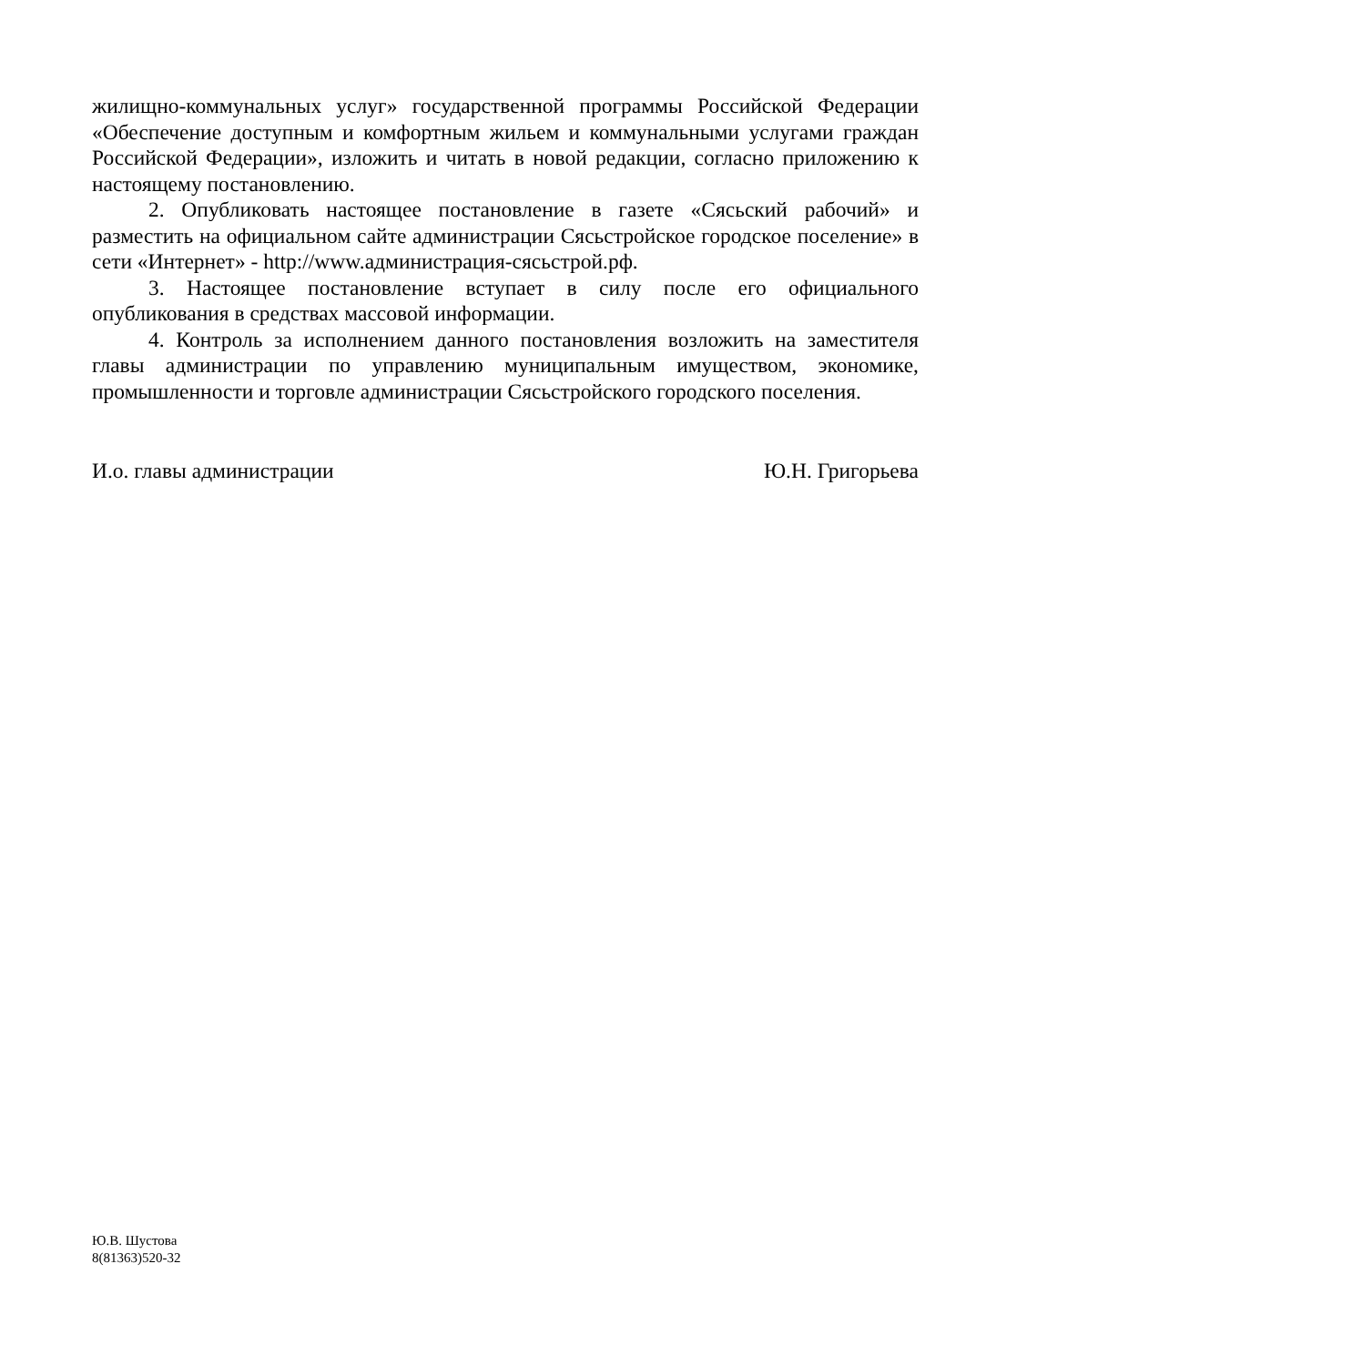жилищно-коммунальных услуг» государственной программы Российской Федерации «Обеспечение доступным и комфортным жильем и коммунальными услугами граждан Российской Федерации», изложить и читать в новой редакции, согласно приложению к настоящему постановлению.
2. Опубликовать настоящее постановление в газете «Сясьский рабочий» и разместить на официальном сайте администрации Сясьстройское городское поселение» в сети «Интернет» - http://www.администрация-сясьстрой.рф.
3. Настоящее постановление вступает в силу после его официального опубликования в средствах массовой информации.
4. Контроль за исполнением данного постановления возложить на заместителя главы администрации по управлению муниципальным имуществом, экономике, промышленности и торговле администрации Сясьстройского городского поселения.
И.о. главы администрации Ю.Н. Григорьева
Ю.В. Шустова
8(81363)520-32